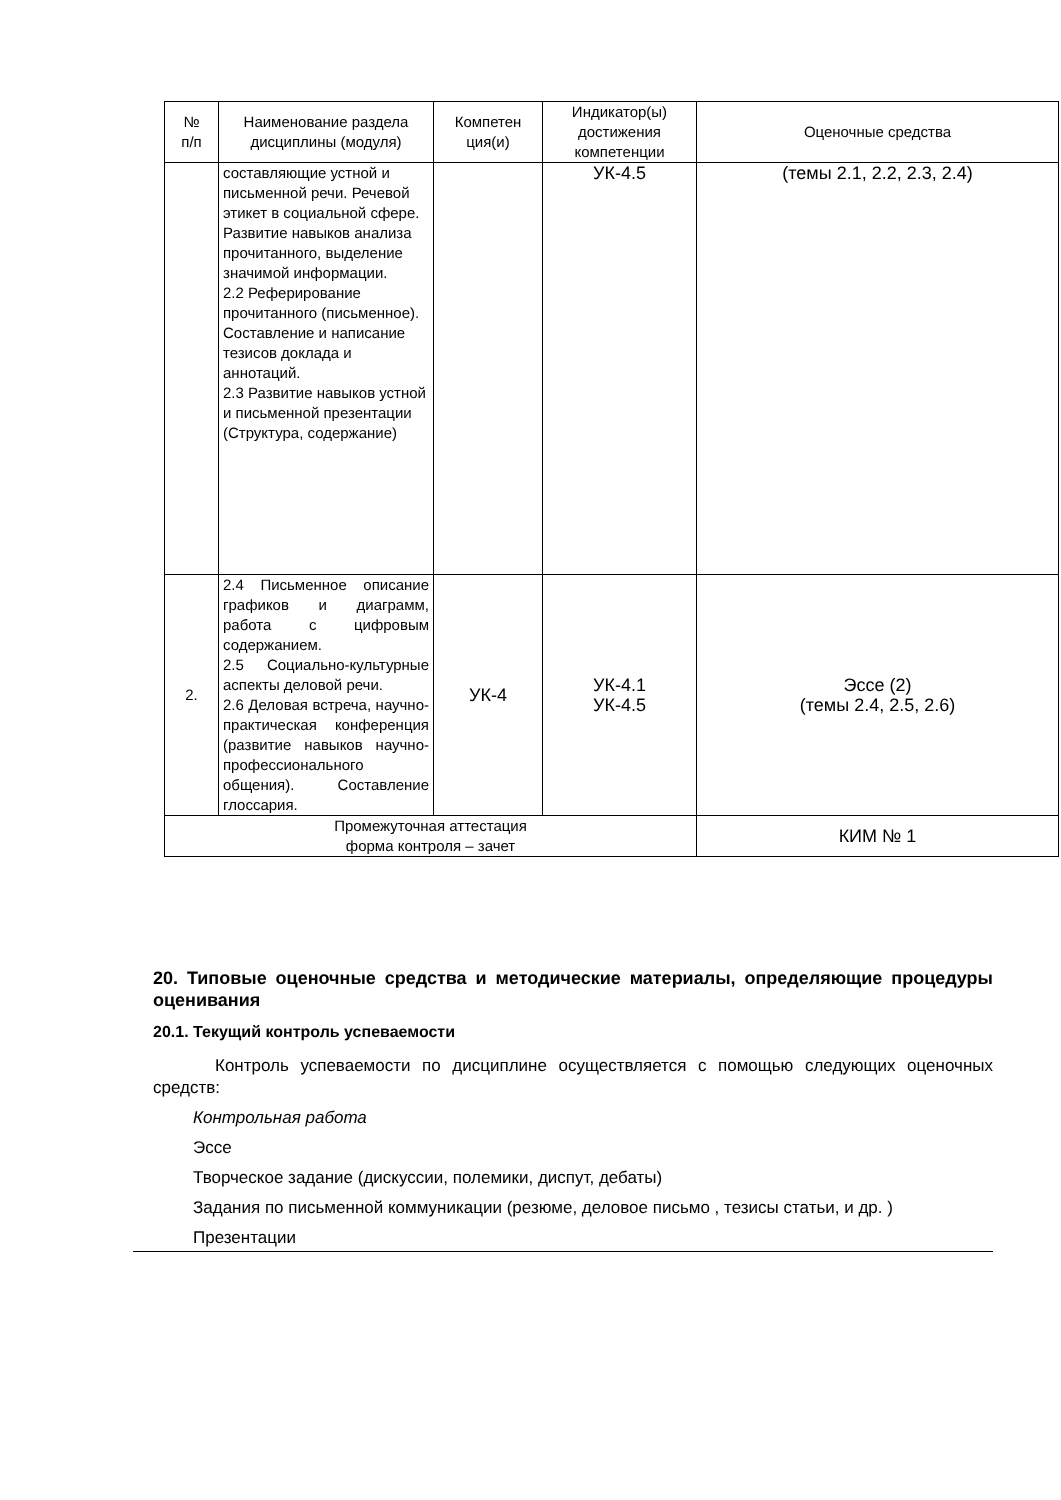| № п/п | Наименование раздела дисциплины (модуля) | Компетен ция(и) | Индикатор(ы) достижения компетенции | Оценочные средства |
| --- | --- | --- | --- | --- |
| | составляющие устной и письменной речи. Речевой этикет в социальной сфере. Развитие навыков анализа прочитанного, выделение значимой информации. 2.2 Реферирование прочитанного (письменное). Составление и написание тезисов доклада и аннотаций. 2.3 Развитие навыков устной и письменной презентации (Структура, содержание) | | УК-4.5 | (темы 2.1, 2.2, 2.3, 2.4) |
| 2. | 2.4 Письменное описание графиков и диаграмм, работа с цифровым содержанием. 2.5 Социально-культурные аспекты деловой речи. 2.6 Деловая встреча, научно-практическая конференция (развитие навыков научно-профессионального общения). Составление глоссария. | УК-4 | УК-4.1 УК-4.5 | Эссе (2) (темы 2.4, 2.5, 2.6) |
| Промежуточная аттестация форма контроля – зачет | | | | КИМ № 1 |
20. Типовые оценочные средства и методические материалы, определяющие процедуры оценивания
20.1. Текущий контроль успеваемости
Контроль успеваемости по дисциплине осуществляется с помощью следующих оценочных средств:
Контрольная работа
Эссе
Творческое задание (дискуссии, полемики, диспут, дебаты)
Задания по письменной коммуникации (резюме, деловое письмо , тезисы статьи, и др. )
Презентации